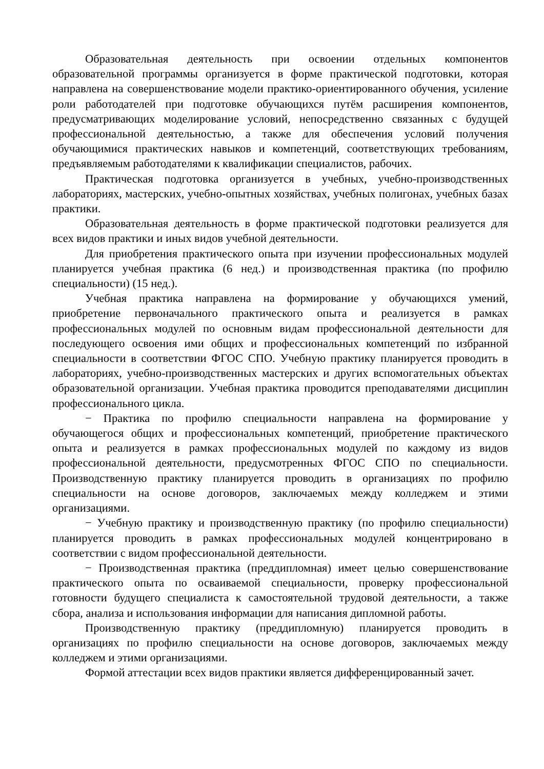Образовательная деятельность при освоении отдельных компонентов образовательной программы организуется в форме практической подготовки, которая направлена на совершенствование модели практико-ориентированного обучения, усиление роли работодателей при подготовке обучающихся путём расширения компонентов, предусматривающих моделирование условий, непосредственно связанных с будущей профессиональной деятельностью, а также для обеспечения условий получения обучающимися практических навыков и компетенций, соответствующих требованиям, предъявляемым работодателями к квалификации специалистов, рабочих.
Практическая подготовка организуется в учебных, учебно-производственных лабораториях, мастерских, учебно-опытных хозяйствах, учебных полигонах, учебных базах практики.
Образовательная деятельность в форме практической подготовки реализуется для всех видов практики и иных видов учебной деятельности.
Для приобретения практического опыта при изучении профессиональных модулей планируется учебная практика (6 нед.) и производственная практика (по профилю специальности) (15 нед.).
Учебная практика направлена на формирование у обучающихся умений, приобретение первоначального практического опыта и реализуется в рамках профессиональных модулей по основным видам профессиональной деятельности для последующего освоения ими общих и профессиональных компетенций по избранной специальности в соответствии ФГОС СПО. Учебную практику планируется проводить в лабораториях, учебно-производственных мастерских и других вспомогательных объектах образовательной организации. Учебная практика проводится преподавателями дисциплин профессионального цикла.
− Практика по профилю специальности направлена на формирование у обучающегося общих и профессиональных компетенций, приобретение практического опыта и реализуется в рамках профессиональных модулей по каждому из видов профессиональной деятельности, предусмотренных ФГОС СПО по специальности. Производственную практику планируется проводить в организациях по профилю специальности на основе договоров, заключаемых между колледжем и этими организациями.
− Учебную практику и производственную практику (по профилю специальности) планируется проводить в рамках профессиональных модулей концентрировано в соответствии с видом профессиональной деятельности.
− Производственная практика (преддипломная) имеет целью совершенствование практического опыта по осваиваемой специальности, проверку профессиональной готовности будущего специалиста к самостоятельной трудовой деятельности, а также сбора, анализа и использования информации для написания дипломной работы.
Производственную практику (преддипломную) планируется проводить в организациях по профилю специальности на основе договоров, заключаемых между колледжем и этими организациями.
Формой аттестации всех видов практики является дифференцированный зачет.